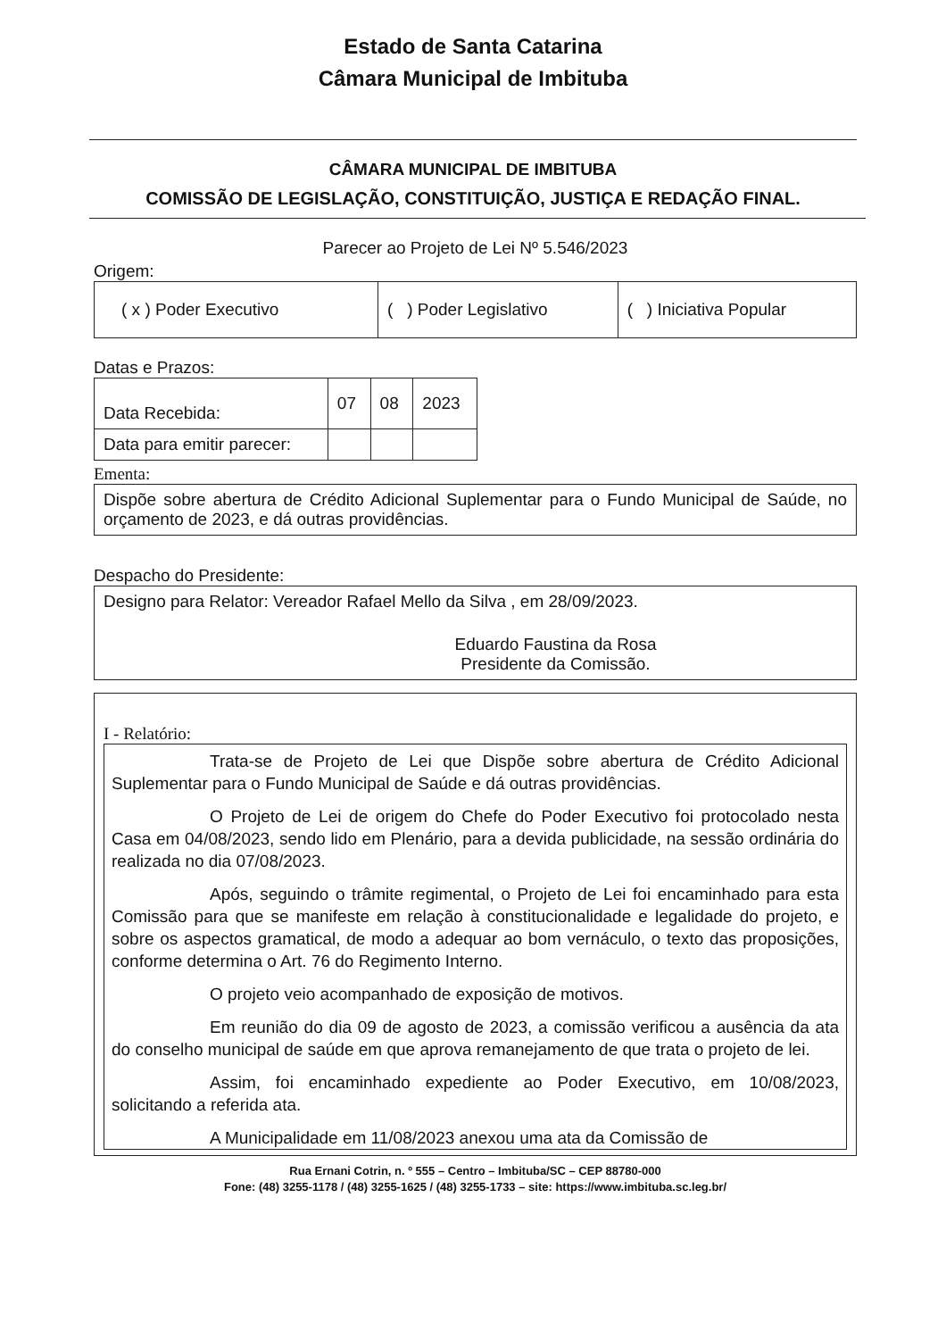Estado de Santa Catarina
Câmara Municipal de Imbituba
CÂMARA MUNICIPAL DE IMBITUBA
COMISSÃO DE LEGISLAÇÃO, CONSTITUIÇÃO, JUSTIÇA E REDAÇÃO FINAL.
Parecer ao Projeto de Lei Nº 5.546/2023
Origem:
| ( x ) Poder Executivo | ( ) Poder Legislativo | ( ) Iniciativa Popular |
Datas e Prazos:
| Data Recebida: | 07 | 08 | 2023 |
| Data para emitir parecer: | | | |
Ementa:
Dispõe sobre abertura de Crédito Adicional Suplementar para o Fundo Municipal de Saúde, no orçamento de 2023, e dá outras providências.
Despacho do Presidente:
Designo para Relator: Vereador Rafael Mello da Silva , em 28/09/2023.
Eduardo Faustina da Rosa
Presidente da Comissão.
I - Relatório:
Trata-se de Projeto de Lei que Dispõe sobre abertura de Crédito Adicional Suplementar para o Fundo Municipal de Saúde e dá outras providências.
O Projeto de Lei de origem do Chefe do Poder Executivo foi protocolado nesta Casa em 04/08/2023, sendo lido em Plenário, para a devida publicidade, na sessão ordinária do realizada no dia 07/08/2023.
Após, seguindo o trâmite regimental, o Projeto de Lei foi encaminhado para esta Comissão para que se manifeste em relação à constitucionalidade e legalidade do projeto, e sobre os aspectos gramatical, de modo a adequar ao bom vernáculo, o texto das proposições, conforme determina o Art. 76 do Regimento Interno.
O projeto veio acompanhado de exposição de motivos.
Em reunião do dia 09 de agosto de 2023, a comissão verificou a ausência da ata do conselho municipal de saúde em que aprova remanejamento de que trata o projeto de lei.
Assim, foi encaminhado expediente ao Poder Executivo, em 10/08/2023, solicitando a referida ata.
A Municipalidade em 11/08/2023 anexou uma ata da Comissão de
Rua Ernani Cotrin, n. º 555 – Centro – Imbituba/SC – CEP 88780-000
Fone: (48) 3255-1178 / (48) 3255-1625 / (48) 3255-1733 – site: https://www.imbituba.sc.leg.br/